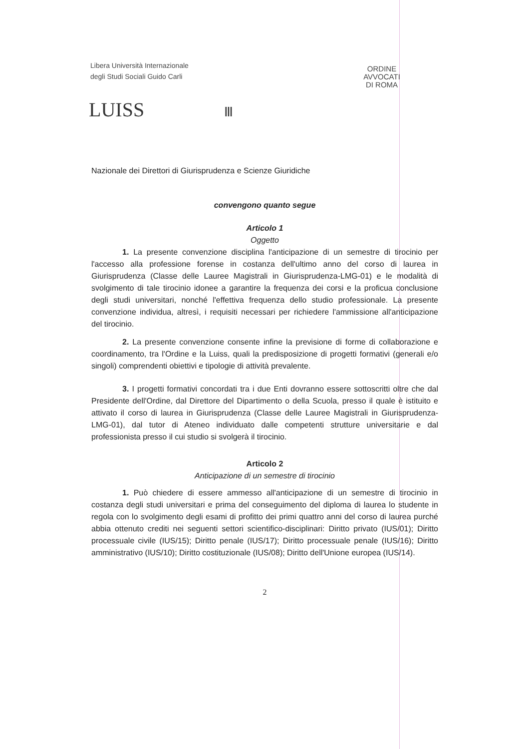Libera Università Internazionale
degli Studi Sociali Guido Carli
LUISS Ⅲ
ORDINE
AVVOCATI
DI ROMA
Nazionale dei Direttori di Giurisprudenza e Scienze Giuridiche
convengono quanto segue
Articolo 1
Oggetto
1. La presente convenzione disciplina l'anticipazione di un semestre di tirocinio per l'accesso alla professione forense in costanza dell'ultimo anno del corso di laurea in Giurisprudenza (Classe delle Lauree Magistrali in Giurisprudenza-LMG-01) e le modalità di svolgimento di tale tirocinio idonee a garantire la frequenza dei corsi e la proficua conclusione degli studi universitari, nonché l'effettiva frequenza dello studio professionale. La presente convenzione individua, altresì, i requisiti necessari per richiedere l'ammissione all'anticipazione del tirocinio.
2. La presente convenzione consente infine la previsione di forme di collaborazione e coordinamento, tra l'Ordine e la Luiss, quali la predisposizione di progetti formativi (generali e/o singoli) comprendenti obiettivi e tipologie di attività prevalente.
3. I progetti formativi concordati tra i due Enti dovranno essere sottoscritti oltre che dal Presidente dell'Ordine, dal Direttore del Dipartimento o della Scuola, presso il quale è istituito e attivato il corso di laurea in Giurisprudenza (Classe delle Lauree Magistrali in Giurisprudenza-LMG-01), dal tutor di Ateneo individuato dalle competenti strutture universitarie e dal professionista presso il cui studio si svolgerà il tirocinio.
Articolo 2
Anticipazione di un semestre di tirocinio
1. Può chiedere di essere ammesso all'anticipazione di un semestre di tirocinio in costanza degli studi universitari e prima del conseguimento del diploma di laurea lo studente in regola con lo svolgimento degli esami di profitto dei primi quattro anni del corso di laurea purché abbia ottenuto crediti nei seguenti settori scientifico-disciplinari: Diritto privato (IUS/01); Diritto processuale civile (IUS/15); Diritto penale (IUS/17); Diritto processuale penale (IUS/16); Diritto amministrativo (IUS/10); Diritto costituzionale (IUS/08); Diritto dell'Unione europea (IUS/14).
2